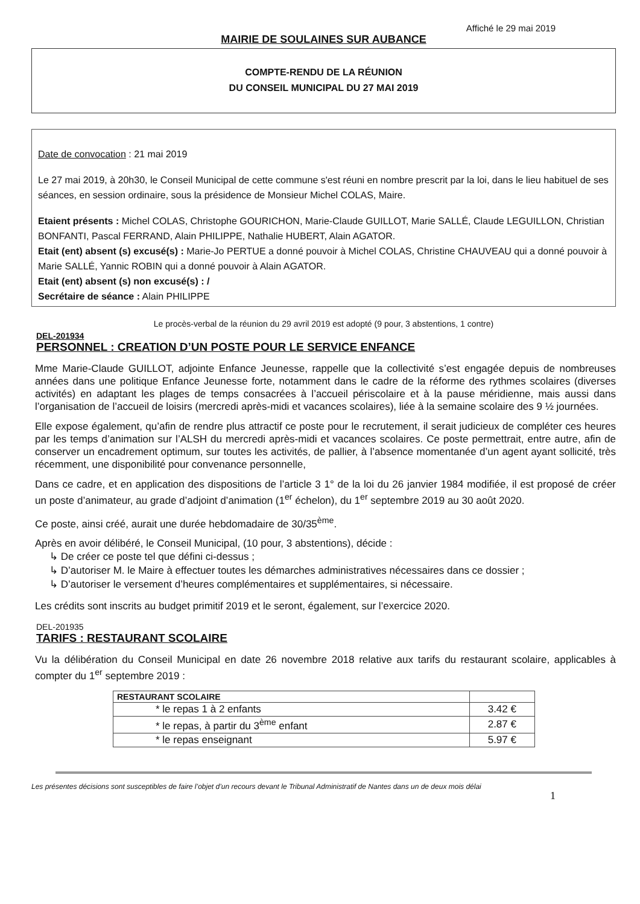Affiché le 29 mai 2019
MAIRIE DE SOULAINES SUR AUBANCE
COMPTE-RENDU DE LA RÉUNION
DU CONSEIL MUNICIPAL DU 27 MAI 2019
Date de convocation : 21 mai 2019
Le 27 mai 2019, à 20h30, le Conseil Municipal de cette commune s'est réuni en nombre prescrit par la loi, dans le lieu habituel de ses séances, en session ordinaire, sous la présidence de Monsieur Michel COLAS, Maire.
Etaient présents : Michel COLAS, Christophe GOURICHON, Marie-Claude GUILLOT, Marie SALLÉ, Claude LEGUILLON, Christian BONFANTI, Pascal FERRAND, Alain PHILIPPE, Nathalie HUBERT, Alain AGATOR.
Etait (ent) absent (s) excusé(s) : Marie-Jo PERTUE a donné pouvoir à Michel COLAS, Christine CHAUVEAU qui a donné pouvoir à Marie SALLÉ, Yannic ROBIN qui a donné pouvoir à Alain AGATOR.
Etait (ent) absent (s) non excusé(s) : /
Secrétaire de séance : Alain PHILIPPE
Le procès-verbal de la réunion du 29 avril 2019 est adopté (9 pour, 3 abstentions, 1 contre)
DEL-201934
PERSONNEL : CREATION D’UN POSTE POUR LE SERVICE ENFANCE
Mme Marie-Claude GUILLOT, adjointe Enfance Jeunesse, rappelle que la collectivité s’est engagée depuis de nombreuses années dans une politique Enfance Jeunesse forte, notamment dans le cadre de la réforme des rythmes scolaires (diverses activités) en adaptant les plages de temps consacrées à l’accueil périscolaire et à la pause méridienne, mais aussi dans l’organisation de l’accueil de loisirs (mercredi après-midi et vacances scolaires), liée à la semaine scolaire des 9 ½ journées.
Elle expose également, qu’afin de rendre plus attractif ce poste pour le recrutement, il serait judicieux de compléter ces heures par les temps d’animation sur l’ALSH du mercredi après-midi et vacances scolaires. Ce poste permettrait, entre autre, afin de conserver un encadrement optimum, sur toutes les activités, de pallier, à l’absence momentanée d’un agent ayant sollicité, très récemment, une disponibilité pour convenance personnelle,
Dans ce cadre, et en application des dispositions de l’article 3 1° de la loi du 26 janvier 1984 modifiée, il est proposé de créer un poste d’animateur, au grade d’adjoint d’animation (1<sup>er</sup> échelon), du 1<sup>er</sup> septembre 2019 au 30 août 2020.
Ce poste, ainsi créé, aurait une durée hebdomadaire de 30/35<sup>ème</sup>.
Après en avoir délibéré, le Conseil Municipal, (10 pour, 3 abstentions), décide :
↳ De créer ce poste tel que défini ci-dessus ;
↳ D’autoriser M. le Maire à effectuer toutes les démarches administratives nécessaires dans ce dossier ;
↳ D’autoriser le versement d’heures complémentaires et supplémentaires, si nécessaire.
Les crédits sont inscrits au budget primitif 2019 et le seront, également, sur l’exercice 2020.
DEL-201935
TARIFS : RESTAURANT SCOLAIRE
Vu la délibération du Conseil Municipal en date 26 novembre 2018 relative aux tarifs du restaurant scolaire, applicables à compter du 1<sup>er</sup> septembre 2019 :
| RESTAURANT SCOLAIRE | |
| --- | --- |
| * le repas 1 à 2 enfants | 3.42 € |
| * le repas, à partir du 3<sup>ème</sup> enfant | 2.87 € |
| * le repas enseignant | 5.97 € |
Les présentes décisions sont susceptibles de faire l’objet d’un recours devant le Tribunal Administratif de Nantes dans un de deux mois délai 1